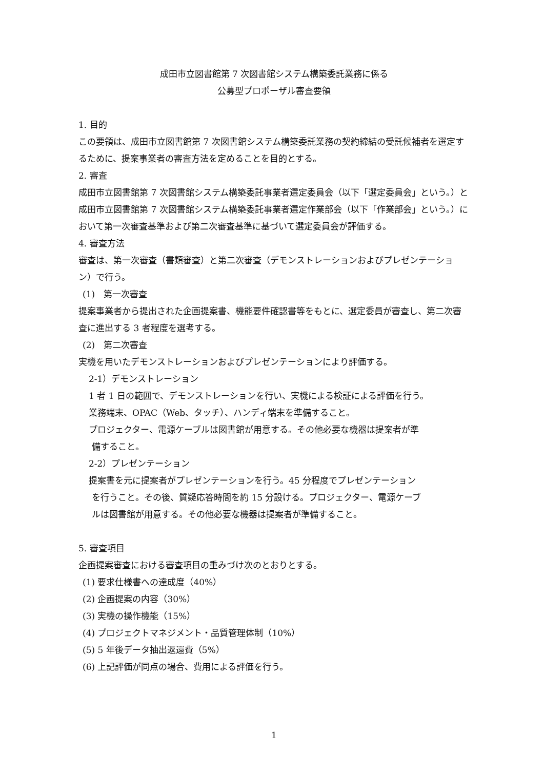成田市立図書館第 7 次図書館システム構築委託業務に係る
公募型プロポーザル審査要領
1. 目的
この要領は、成田市立図書館第 7 次図書館システム構築委託業務の契約締結の受託候補者を選定するために、提案事業者の審査方法を定めることを目的とする。
2. 審査
成田市立図書館第 7 次図書館システム構築委託事業者選定委員会（以下「選定委員会」という。）と成田市立図書館第 7 次図書館システム構築委託事業者選定作業部会（以下「作業部会」という。）において第一次審査基準および第二次審査基準に基づいて選定委員会が評価する。
4. 審査方法
審査は、第一次審査（書類審査）と第二次審査（デモンストレーションおよびプレゼンテーション）で行う。
(1)　第一次審査
提案事業者から提出された企画提案書、機能要件確認書等をもとに、選定委員が審査し、第二次審査に進出する 3 者程度を選考する。
(2)　第二次審査
実機を用いたデモンストレーションおよびプレゼンテーションにより評価する。
2-1）デモンストレーション
1 者 1 日の範囲で、デモンストレーションを行い、実機による検証による評価を行う。
業務端末、OPAC（Web、タッチ）、ハンディ端末を準備すること。
プロジェクター、電源ケーブルは図書館が用意する。その他必要な機器は提案者が準
備すること。
2-2）プレゼンテーション
提案書を元に提案者がプレゼンテーションを行う。45 分程度でプレゼンテーション
を行うこと。その後、質疑応答時間を約 15 分設ける。プロジェクター、電源ケーブ
ルは図書館が用意する。その他必要な機器は提案者が準備すること。
5. 審査項目
企画提案審査における審査項目の重みづけ次のとおりとする。
(1) 要求仕様書への達成度（40%）
(2) 企画提案の内容（30%）
(3) 実機の操作機能（15%）
(4) プロジェクトマネジメント・品質管理体制（10%）
(5) 5 年後データ抽出返還費（5%）
(6) 上記評価が同点の場合、費用による評価を行う。
1